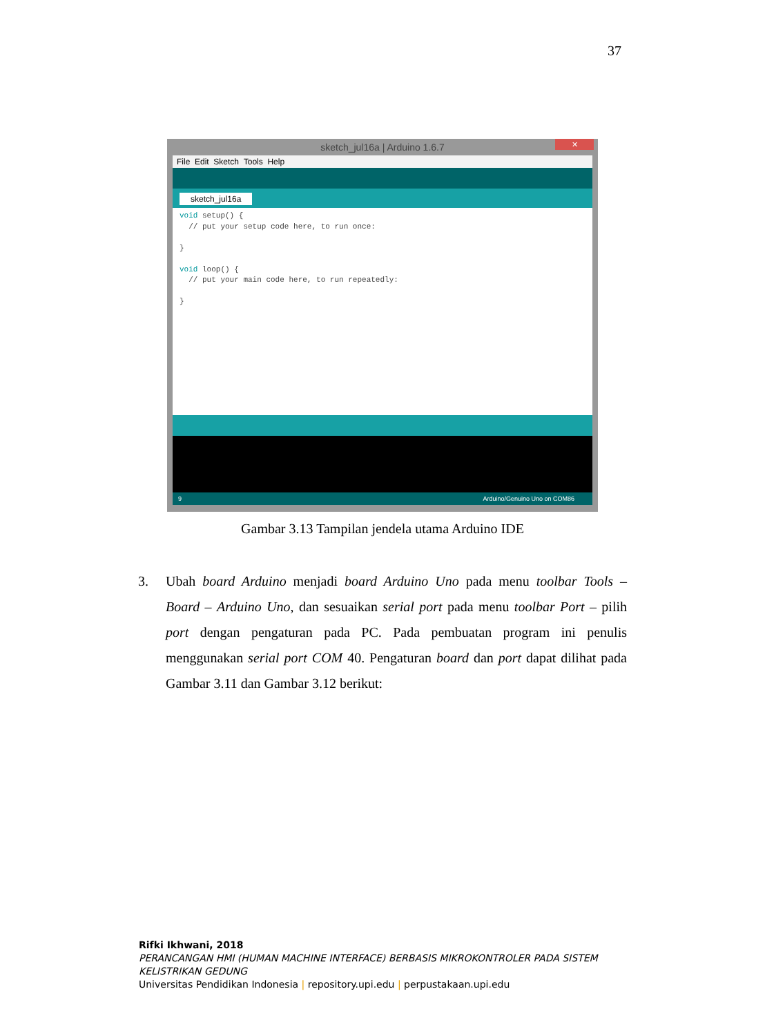37
sketch_jul16a | Arduino 1.6.7 ✕
File Edit Sketch Tools Help
sketch_jul16a
void setup() { // put your setup code here, to run once: } void loop() { // put your main code here, to run repeatedly: }
9 Arduino/Genuino Uno on COM86
Gambar 3.13 Tampilan jendela utama Arduino IDE
3. Ubah board Arduino menjadi board Arduino Uno pada menu toolbar Tools – Board – Arduino Uno, dan sesuaikan serial port pada menu toolbar Port – pilih port dengan pengaturan pada PC. Pada pembuatan program ini penulis menggunakan serial port COM 40. Pengaturan board dan port dapat dilihat pada Gambar 3.11 dan Gambar 3.12 berikut:
Rifki Ikhwani, 2018
PERANCANGAN HMI (HUMAN MACHINE INTERFACE) BERBASIS MIKROKONTROLER PADA SISTEM
KELISTRIKAN GEDUNG
Universitas Pendidikan Indonesia | repository.upi.edu | perpustakaan.upi.edu